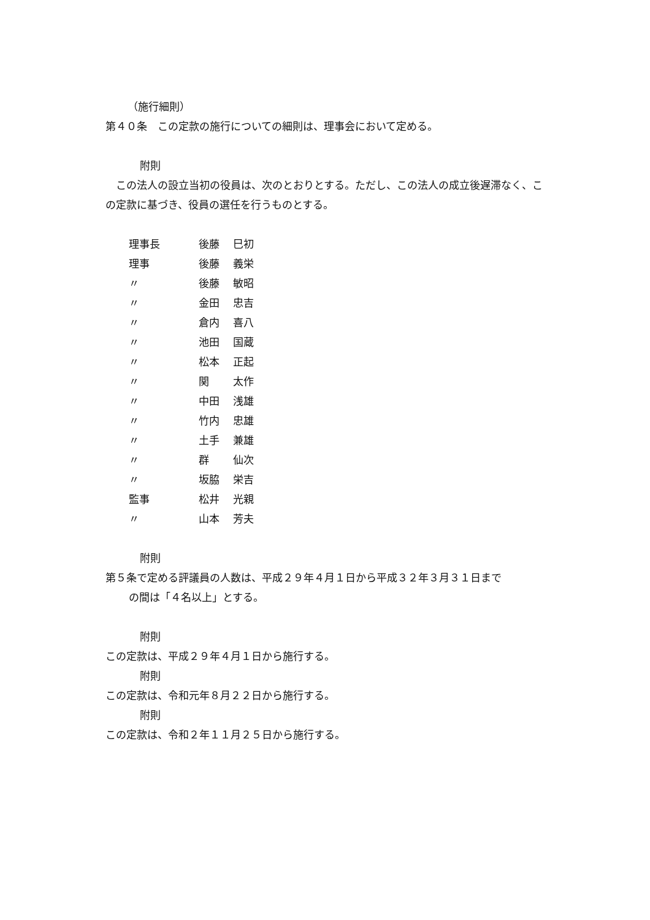（施行細則）
第４０条　この定款の施行についての細則は、理事会において定める。
附則
　この法人の設立当初の役員は、次のとおりとする。ただし、この法人の成立後遅滞なく、この定款に基づき、役員の選任を行うものとする。
| 理事長 | 後藤 | 巳初 |
| 理事 | 後藤 | 義栄 |
| 〃 | 後藤 | 敏昭 |
| 〃 | 金田 | 忠吉 |
| 〃 | 倉内 | 喜八 |
| 〃 | 池田 | 国蔵 |
| 〃 | 松本 | 正起 |
| 〃 | 関 | 太作 |
| 〃 | 中田 | 浅雄 |
| 〃 | 竹内 | 忠雄 |
| 〃 | 土手 | 兼雄 |
| 〃 | 群 | 仙次 |
| 〃 | 坂脇 | 栄吉 |
| 監事 | 松井 | 光親 |
| 〃 | 山本 | 芳夫 |
附則
第５条で定める評議員の人数は、平成２９年４月１日から平成３２年３月３１日まで
の間は「４名以上」とする。
附則
この定款は、平成２９年４月１日から施行する。
附則
この定款は、令和元年８月２２日から施行する。
附則
この定款は、令和２年１１月２５日から施行する。